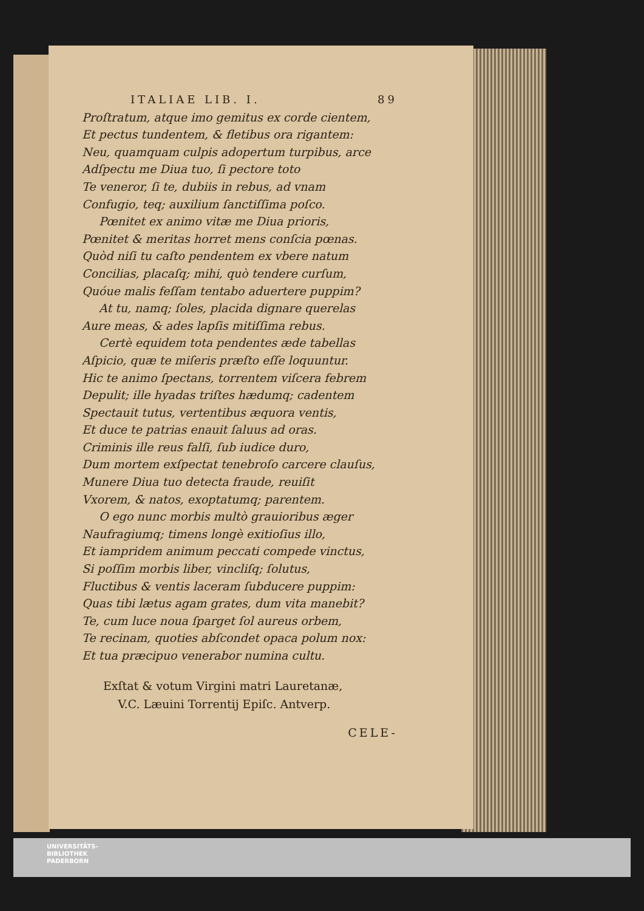ITALIAE LIB. I. 89
Proſtratum, atque imo gemitus ex corde cientem,
Et pectus tundentem, & fletibus ora rigantem:
Neu, quamquam culpis adopertum turpibus, arce
Adſpectu me Diua tuo, ſi pectore toto
Te veneror, ſi te, dubiis in rebus, ad vnam
Confugio, teq; auxilium ſanctiſſima poſco.
Pœnitet ex animo vitæ me Diua prioris,
Pœnitet & meritas horret mens conſcia pœnas.
Quòd niſi tu caſto pendentem ex vbere natum
Concilias, placaſq; mihi, quò tendere curſum,
Quóue malis feſſam tentabo aduertere puppim?
At tu, namq; ſoles, placida dignare querelas
Aure meas, & ades lapſis mitiſſima rebus.
Certè equidem tota pendentes æde tabellas
Aſpicio, quæ te miſeris præſto eſſe loquuntur.
Hic te animo ſpectans, torrentem viſcera febrem
Depulit; ille hyadas triſtes hædumq; cadentem
Spectauit tutus, vertentibus æquora ventis,
Et duce te patrias enauit ſaluus ad oras.
Criminis ille reus falſi, ſub iudice duro,
Dum mortem exſpectat tenebroſo carcere clauſus,
Munere Diua tuo detecta fraude, reuiſit
Vxorem, & natos, exoptatumq; parentem.
O ego nunc morbis multò grauioribus æger
Naufragiumq; timens longè exitioſius illo,
Et iampridem animum peccati compede vinctus,
Si poſſim morbis liber, vincliſq; ſolutus,
Fluctibus & ventis laceram ſubducere puppim:
Quas tibi lætus agam grates, dum vita manebit?
Te, cum luce noua ſparget ſol aureus orbem,
Te recinam, quoties abſcondet opaca polum nox:
Et tua præcipuo venerabor numina cultu.
Exſtat & votum Virgini matri Lauretanæ,
V.C. Læuini Torrentij Epiſc. Antverp.
CELE-
UNIVERSITÄTS-
BIBLIOTHEK
PADERBORN